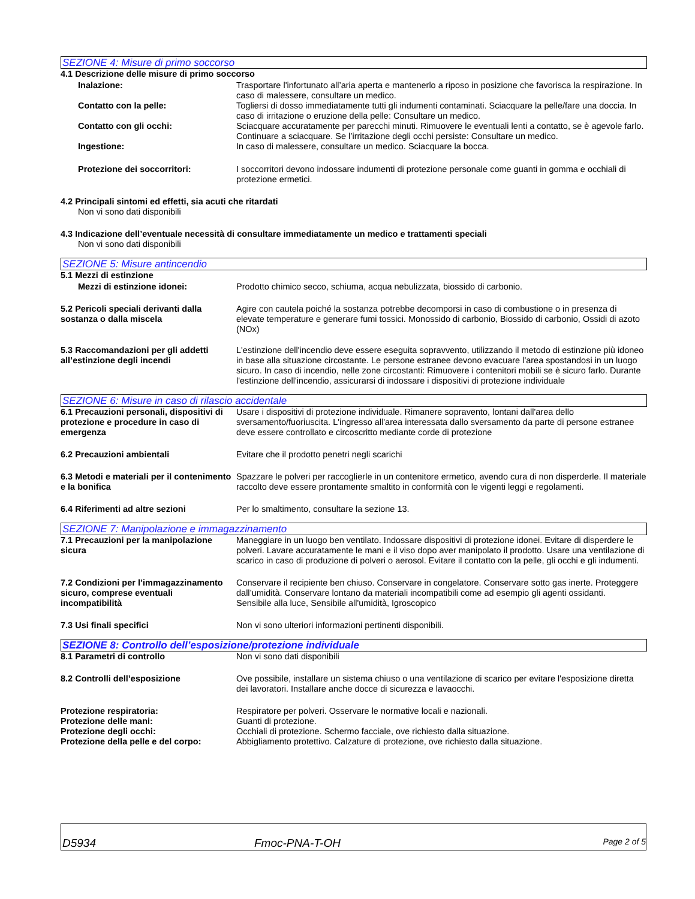SEZIONE 4: Misure di primo soccorso
4.1 Descrizione delle misure di primo soccorso
Inalazione: Trasportare l'infortunato all’aria aperta e mantenerlo a riposo in posizione che favorisca la respirazione. In caso di malessere, consultare un medico.
Contatto con la pelle: Togliersi di dosso immediatamente tutti gli indumenti contaminati. Sciacquare la pelle/fare una doccia. In caso di irritazione o eruzione della pelle: Consultare un medico.
Contatto con gli occhi: Sciacquare accuratamente per parecchi minuti. Rimuovere le eventuali lenti a contatto, se è agevole farlo. Continuare a sciacquare. Se l’irritazione degli occhi persiste: Consultare un medico.
Ingestione: In caso di malessere, consultare un medico. Sciacquare la bocca.
Protezione dei soccorritori: I soccorritori devono indossare indumenti di protezione personale come guanti in gomma e occhiali di protezione ermetici.
4.2 Principali sintomi ed effetti, sia acuti che ritardati
Non vi sono dati disponibili
4.3 Indicazione dell’eventuale necessità di consultare immediatamente un medico e trattamenti speciali
Non vi sono dati disponibili
SEZIONE 5: Misure antincendio
5.1 Mezzi di estinzione
Mezzi di estinzione idonei: Prodotto chimico secco, schiuma, acqua nebulizzata, biossido di carbonio.
5.2 Pericoli speciali derivanti dalla sostanza o dalla miscela
Agire con cautela poiché la sostanza potrebbe decomporsi in caso di combustione o in presenza di elevate temperature e generare fumi tossici. Monossido di carbonio, Biossido di carbonio, Ossidi di azoto (NOx)
5.3 Raccomandazioni per gli addetti all’estinzione degli incendi
L'estinzione dell'incendio deve essere eseguita sopravvento, utilizzando il metodo di estinzione più idoneo in base alla situazione circostante. Le persone estranee devono evacuare l'area spostandosi in un luogo sicuro. In caso di incendio, nelle zone circostanti: Rimuovere i contenitori mobili se è sicuro farlo. Durante l'estinzione dell'incendio, assicurarsi di indossare i dispositivi di protezione individuale
SEZIONE 6: Misure in caso di rilascio accidentale
6.1 Precauzioni personali, dispositivi di protezione e procedure in caso di emergenza
Usare i dispositivi di protezione individuale. Rimanere sopravento, lontani dall'area dello sversamento/fuoriuscita. L'ingresso all'area interessata dallo sversamento da parte di persone estranee deve essere controllato e circoscritto mediante corde di protezione
6.2 Precauzioni ambientali Evitare che il prodotto penetri negli scarichi
6.3 Metodi e materiali per il contenimento e la bonifica
Spazzare le polveri per raccoglierle in un contenitore ermetico, avendo cura di non disperderle. Il materiale raccolto deve essere prontamente smaltito in conformità con le vigenti leggi e regolamenti.
6.4 Riferimenti ad altre sezioni Per lo smaltimento, consultare la sezione 13.
SEZIONE 7: Manipolazione e immagazzinamento
7.1 Precauzioni per la manipolazione sicura
Maneggiare in un luogo ben ventilato. Indossare dispositivi di protezione idonei. Evitare di disperdere le polveri. Lavare accuratamente le mani e il viso dopo aver manipolato il prodotto. Usare una ventilazione di scarico in caso di produzione di polveri o aerosol. Evitare il contatto con la pelle, gli occhi e gli indumenti.
7.2 Condizioni per l’immagazzinamento sicuro, comprese eventuali incompatibilità
Conservare il recipiente ben chiuso. Conservare in congelatore. Conservare sotto gas inerte. Proteggere dall’umidità. Conservare lontano da materiali incompatibili come ad esempio gli agenti ossidanti.
Sensibile alla luce, Sensibile all'umidità, Igroscopico
7.3 Usi finali specifici Non vi sono ulteriori informazioni pertinenti disponibili.
SEZIONE 8: Controllo dell’esposizione/protezione individuale
8.1 Parametri di controllo Non vi sono dati disponibili
8.2 Controlli dell’esposizione Ove possibile, installare un sistema chiuso o una ventilazione di scarico per evitare l'esposizione diretta dei lavoratori. Installare anche docce di sicurezza e lavaocchi.
Protezione respiratoria: Respiratore per polveri. Osservare le normative locali e nazionali.
Protezione delle mani: Guanti di protezione.
Protezione degli occhi: Occhiali di protezione. Schermo facciale, ove richiesto dalla situazione.
Protezione della pelle e del corpo:
Abbigliamento protettivo. Calzature di protezione, ove richiesto dalla situazione.
D5934 Fmoc-PNA-T-OH Page 2 of 5